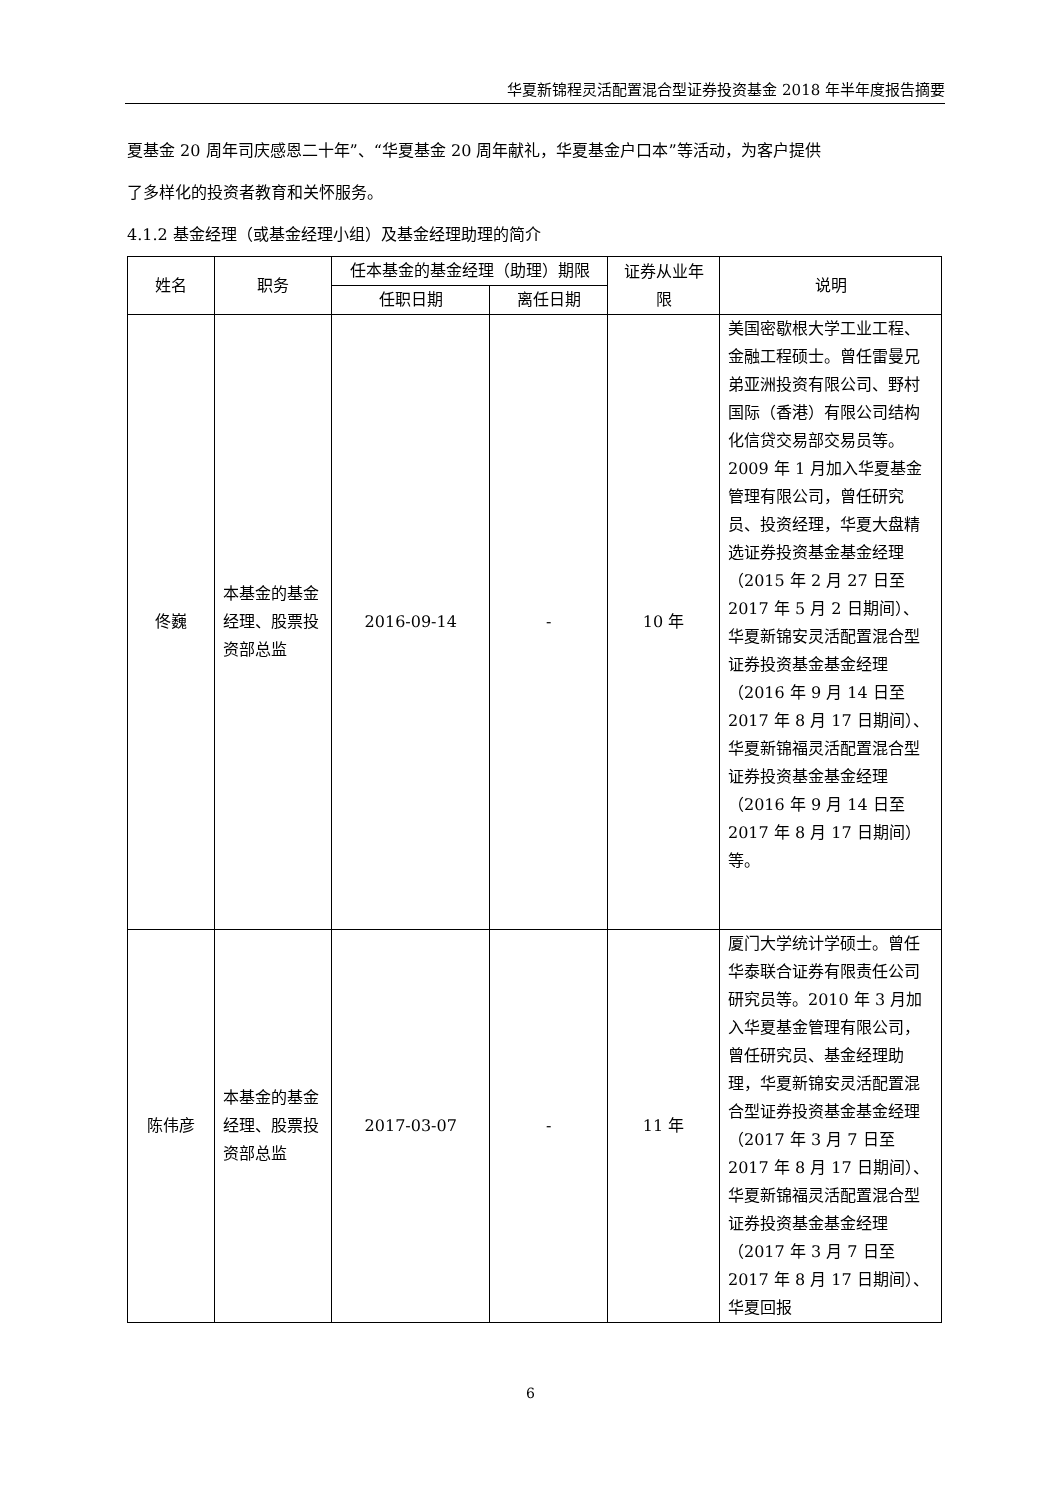华夏新锦程灵活配置混合型证券投资基金 2018 年半年度报告摘要
夏基金 20 周年司庆感恩二十年”、“华夏基金 20 周年献礼，华夏基金户口本”等活动，为客户提供
了多样化的投资者教育和关怀服务。
4.1.2 基金经理（或基金经理小组）及基金经理助理的简介
| 姓名 | 职务 | 任本基金的基金经理（助理）期限 | | 证券从业年限 | 说明 |
| --- | --- | --- | --- | --- | --- |
| | | 任职日期 | 离任日期 | | |
| 佟巍 | 本基金的基金经理、股票投资部总监 | 2016-09-14 | - | 10 年 | 美国密歇根大学工业工程、金融工程硕士。曾任雷曼兄弟亚洲投资有限公司、野村国际（香港）有限公司结构化信贷交易部交易员等。2009 年 1 月加入华夏基金管理有限公司，曾任研究员、投资经理，华夏大盘精选证券投资基金基金经理（2015 年 2 月 27 日至 2017 年 5 月 2 日期间）、华夏新锦安灵活配置混合型证券投资基金基金经理（2016 年 9 月 14 日至 2017 年 8 月 17 日期间）、华夏新锦福灵活配置混合型证券投资基金基金经理（2016 年 9 月 14 日至 2017 年 8 月 17 日期间）等。 |
| 陈伟彦 | 本基金的基金经理、股票投资部总监 | 2017-03-07 | - | 11 年 | 厦门大学统计学硕士。曾任华泰联合证券有限责任公司研究员等。2010 年 3 月加入华夏基金管理有限公司，曾任研究员、基金经理助理，华夏新锦安灵活配置混合型证券投资基金基金经理（2017 年 3 月 7 日至 2017 年 8 月 17 日期间）、华夏新锦福灵活配置混合型证券投资基金基金经理（2017 年 3 月 7 日至 2017 年 8 月 17 日期间）、华夏回报 |
6